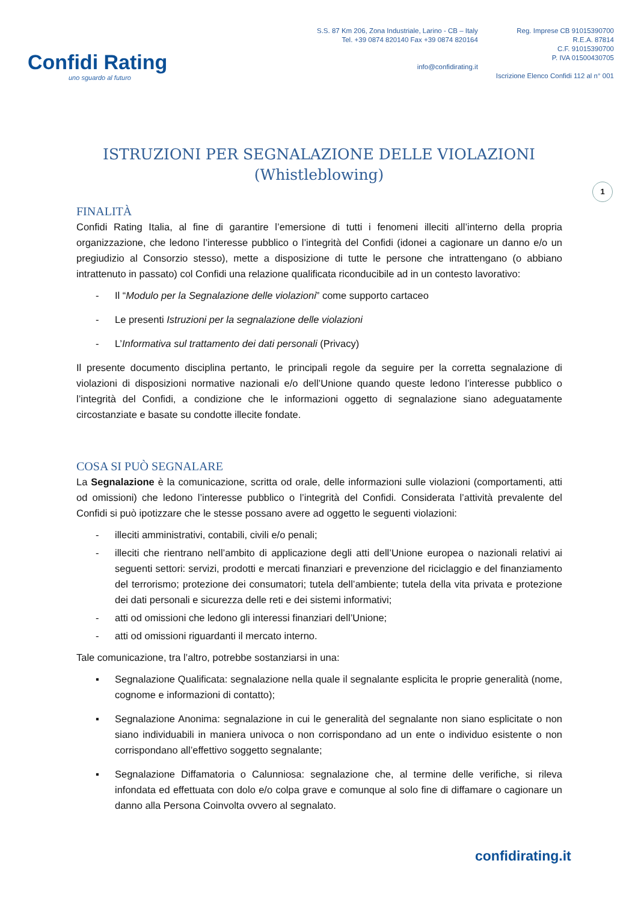Confidi Rating
uno sguardo al futuro
S.S. 87 Km 206, Zona Industriale, Larino - CB – Italy
Tel. +39 0874 820140 Fax +39 0874 820164
info@confidirating.it
Reg. Imprese CB 91015390700
R.E.A. 87814
C.F. 91015390700
P. IVA 01500430705
Iscrizione Elenco Confidi 112 al n° 001
1
ISTRUZIONI PER SEGNALAZIONE DELLE VIOLAZIONI
(Whistleblowing)
FINALITÀ
Confidi Rating Italia, al fine di garantire l’emersione di tutti i fenomeni illeciti all’interno della propria organizzazione, che ledono l’interesse pubblico o l’integrità del Confidi (idonei a cagionare un danno e/o un pregiudizio al Consorzio stesso), mette a disposizione di tutte le persone che intrattengano (o abbiano intrattenuto in passato) col Confidi una relazione qualificata riconducibile ad in un contesto lavorativo:
- Il “Modulo per la Segnalazione delle violazioni” come supporto cartaceo
- Le presenti Istruzioni per la segnalazione delle violazioni
- L’Informativa sul trattamento dei dati personali (Privacy)
Il presente documento disciplina pertanto, le principali regole da seguire per la corretta segnalazione di violazioni di disposizioni normative nazionali e/o dell’Unione quando queste ledono l’interesse pubblico o l’integrità del Confidi, a condizione che le informazioni oggetto di segnalazione siano adeguatamente circostanziate e basate su condotte illecite fondate.
COSA SI PUÒ SEGNALARE
La Segnalazione è la comunicazione, scritta od orale, delle informazioni sulle violazioni (comportamenti, atti od omissioni) che ledono l’interesse pubblico o l’integrità del Confidi. Considerata l’attività prevalente del Confidi si può ipotizzare che le stesse possano avere ad oggetto le seguenti violazioni:
- illeciti amministrativi, contabili, civili e/o penali;
- illeciti che rientrano nell’ambito di applicazione degli atti dell’Unione europea o nazionali relativi ai seguenti settori: servizi, prodotti e mercati finanziari e prevenzione del riciclaggio e del finanziamento del terrorismo; protezione dei consumatori; tutela dell’ambiente; tutela della vita privata e protezione dei dati personali e sicurezza delle reti e dei sistemi informativi;
- atti od omissioni che ledono gli interessi finanziari dell’Unione;
- atti od omissioni riguardanti il mercato interno.
Tale comunicazione, tra l’altro, potrebbe sostanziarsi in una:
▪ Segnalazione Qualificata: segnalazione nella quale il segnalante esplicita le proprie generalità (nome, cognome e informazioni di contatto);
▪ Segnalazione Anonima: segnalazione in cui le generalità del segnalante non siano esplicitate o non siano individuabili in maniera univoca o non corrispondano ad un ente o individuo esistente o non corrispondano all’effettivo soggetto segnalante;
▪ Segnalazione Diffamatoria o Calunniosa: segnalazione che, al termine delle verifiche, si rileva infondata ed effettuata con dolo e/o colpa grave e comunque al solo fine di diffamare o cagionare un danno alla Persona Coinvolta ovvero al segnalato.
confidirating.it